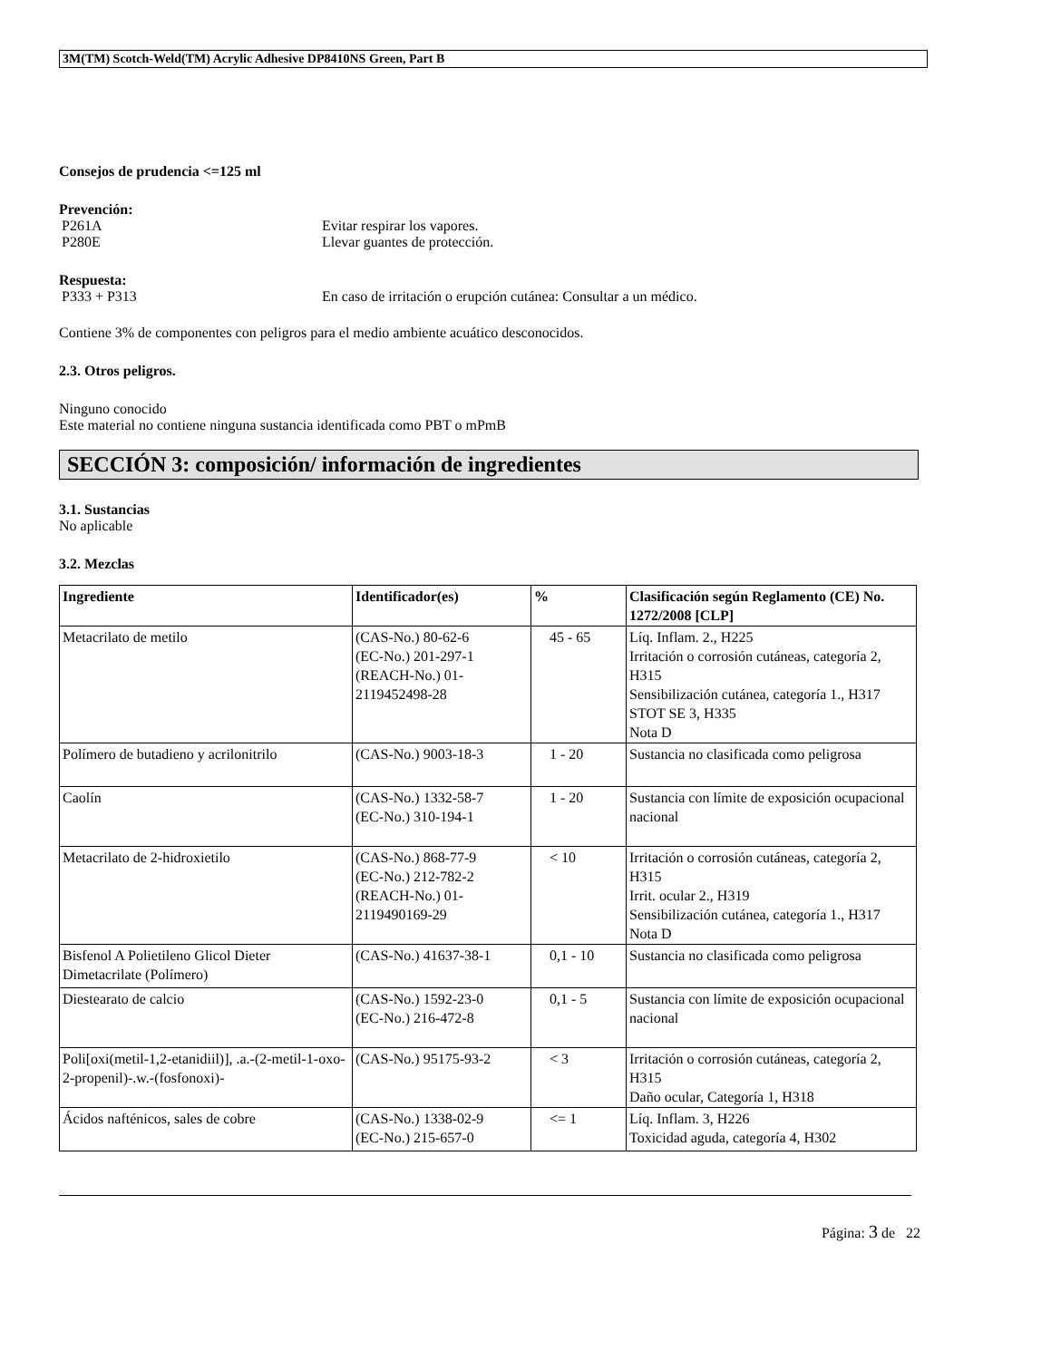3M(TM) Scotch-Weld(TM) Acrylic Adhesive DP8410NS Green, Part B
Consejos de prudencia <=125 ml
Prevención:
P261A Evitar respirar los vapores.
P280E Llevar guantes de protección.
Respuesta:
P333 + P313 En caso de irritación o erupción cutánea: Consultar a un médico.
Contiene 3% de componentes con peligros para el medio ambiente acuático desconocidos.
2.3. Otros peligros.
Ninguno conocido
Este material no contiene ninguna sustancia identificada como PBT o mPmB
SECCIÓN 3: composición/ información de ingredientes
3.1. Sustancias
No aplicable
3.2. Mezclas
| Ingrediente | Identificador(es) | % | Clasificación según Reglamento (CE) No. 1272/2008 [CLP] |
| --- | --- | --- | --- |
| Metacrilato de metilo | (CAS-No.) 80-62-6 (EC-No.) 201-297-1 (REACH-No.) 01-2119452498-28 | 45 - 65 | Líq. Inflam. 2., H225 Irritación o corrosión cutáneas, categoría 2, H315 Sensibilización cutánea, categoría 1., H317 STOT SE 3, H335 Nota D |
| Polímero de butadieno y acrilonitrilo | (CAS-No.) 9003-18-3 | 1 - 20 | Sustancia no clasificada como peligrosa |
| Caolín | (CAS-No.) 1332-58-7 (EC-No.) 310-194-1 | 1 - 20 | Sustancia con límite de exposición ocupacional nacional |
| Metacrilato de 2-hidroxietilo | (CAS-No.) 868-77-9 (EC-No.) 212-782-2 (REACH-No.) 01-2119490169-29 | < 10 | Irritación o corrosión cutáneas, categoría 2, H315 Irrit. ocular 2., H319 Sensibilización cutánea, categoría 1., H317 Nota D |
| Bisfenol A Polietileno Glicol Dieter Dimetacrilate (Polímero) | (CAS-No.) 41637-38-1 | 0,1 - 10 | Sustancia no clasificada como peligrosa |
| Diestearato de calcio | (CAS-No.) 1592-23-0 (EC-No.) 216-472-8 | 0,1 - 5 | Sustancia con límite de exposición ocupacional nacional |
| Poli[oxi(metil-1,2-etanidiil)], .a.-(2-metil-1-oxo-2-propenil)-.w.-(fosfonoxi)- | (CAS-No.) 95175-93-2 | < 3 | Irritación o corrosión cutáneas, categoría 2, H315 Daño ocular, Categoría 1, H318 |
| Ácidos nafténicos, sales de cobre | (CAS-No.) 1338-02-9 (EC-No.) 215-657-0 | <= 1 | Líq. Inflam. 3, H226 Toxicidad aguda, categoría 4, H302 |
Página: 3 de 22